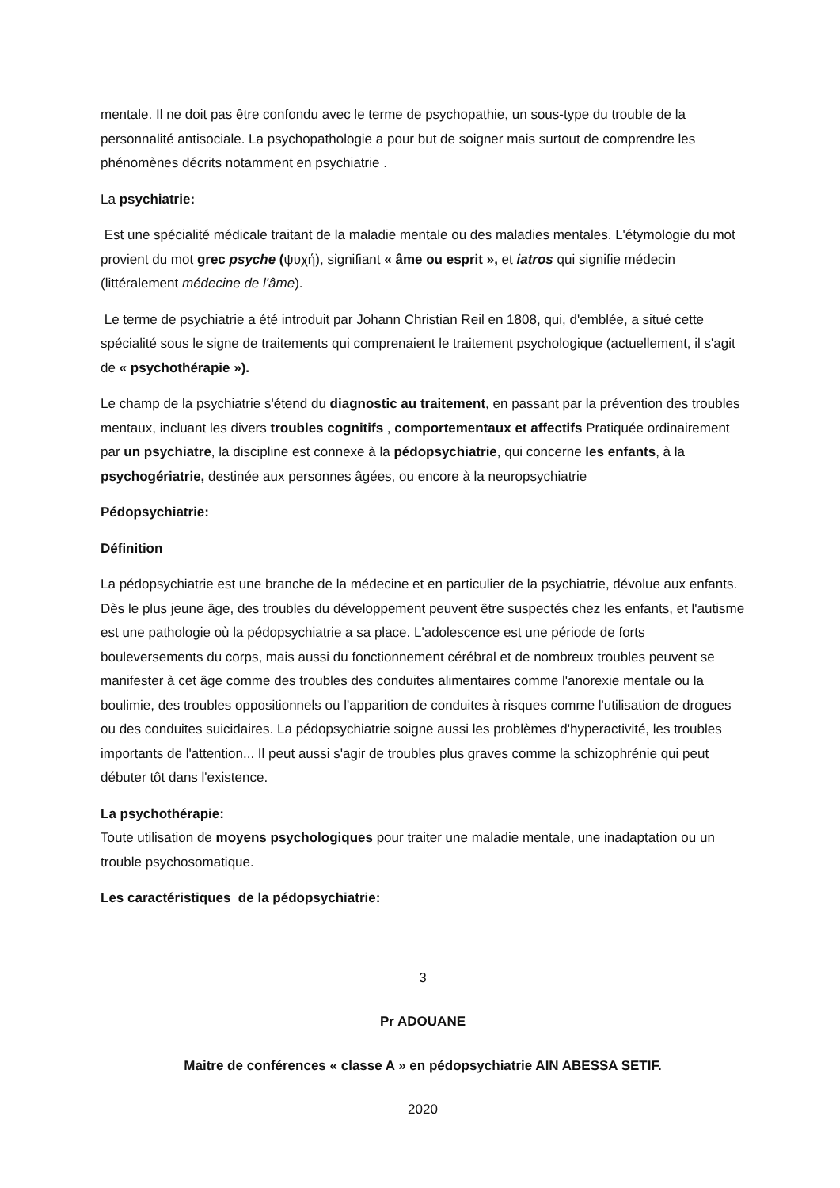mentale. Il ne doit pas être confondu avec le terme de psychopathie, un sous-type du trouble de la personnalité antisociale. La psychopathologie a pour but de soigner mais surtout de comprendre les phénomènes décrits notamment en psychiatrie .
La psychiatrie:
Est une spécialité médicale traitant de la maladie mentale ou des maladies mentales. L'étymologie du mot provient du mot grec psyche (ψυχή), signifiant « âme ou esprit », et iatros qui signifie médecin (littéralement médecine de l'âme).
Le terme de psychiatrie a été introduit par Johann Christian Reil en 1808, qui, d'emblée, a situé cette spécialité sous le signe de traitements qui comprenaient le traitement psychologique (actuellement, il s'agit de « psychothérapie »).
Le champ de la psychiatrie s'étend du diagnostic au traitement, en passant par la prévention des troubles mentaux, incluant les divers troubles cognitifs , comportementaux et affectifs Pratiquée ordinairement par un psychiatre, la discipline est connexe à la pédopsychiatrie, qui concerne les enfants, à la psychogériatrie, destinée aux personnes âgées, ou encore à la neuropsychiatrie
Pédopsychiatrie:
Définition
La pédopsychiatrie est une branche de la médecine et en particulier de la psychiatrie, dévolue aux enfants. Dès le plus jeune âge, des troubles du développement peuvent être suspectés chez les enfants, et l'autisme est une pathologie où la pédopsychiatrie a sa place. L'adolescence est une période de forts bouleversements du corps, mais aussi du fonctionnement cérébral et de nombreux troubles peuvent se manifester à cet âge comme des troubles des conduites alimentaires comme l'anorexie mentale ou la boulimie, des troubles oppositionnels ou l'apparition de conduites à risques comme l'utilisation de drogues ou des conduites suicidaires. La pédopsychiatrie soigne aussi les problèmes d'hyperactivité, les troubles importants de l'attention... Il peut aussi s'agir de troubles plus graves comme la schizophrénie qui peut débuter tôt dans l'existence.
La psychothérapie:
Toute utilisation de moyens psychologiques pour traiter une maladie mentale, une inadaptation ou un trouble psychosomatique.
Les caractéristiques de la pédopsychiatrie:
3
Pr ADOUANE
Maitre de conférences « classe A » en pédopsychiatrie AIN ABESSA SETIF.
2020